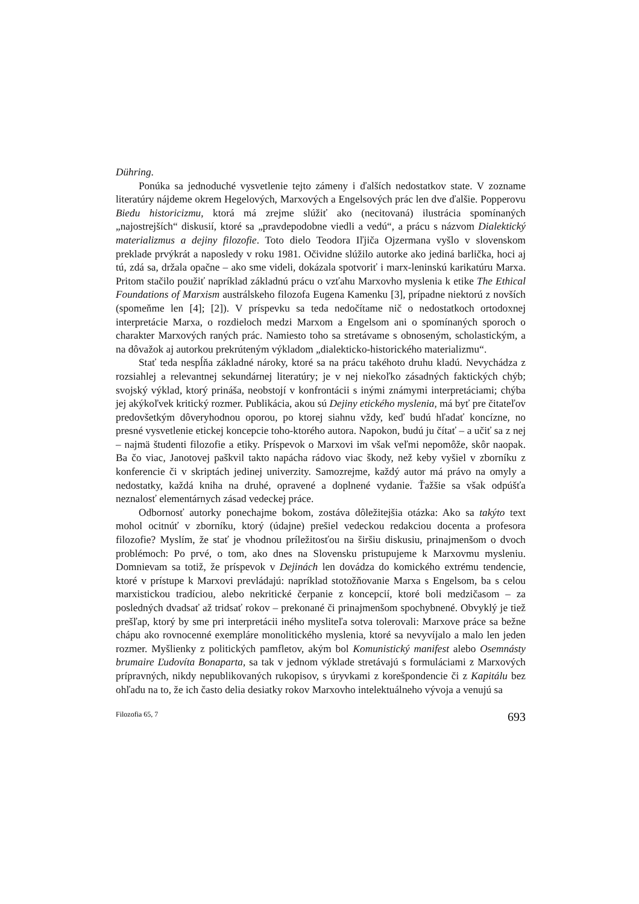Dühring.
Ponúka sa jednoduché vysvetlenie tejto zámeny i ďalších nedostatkov state. V zozname literatúry nájdeme okrem Hegelových, Marxových a Engelsových prác len dve ďalšie. Popperovu Biedu historicizmu, ktorá má zrejme slúžiť ako (necitovaná) ilustrácia spomínaných „najostrejších“ diskusií, ktoré sa „pravdepodobne viedli a vedú“, a prácu s názvom Dialektický materializmus a dejiny filozofie. Toto dielo Teodora Iľjiča Ojzermana vyšlo v slovenskom preklade prvýkrát a naposledy v roku 1981. Očividne slúžilo autorke ako jediná barlička, hoci aj tú, zdá sa, držala opačne – ako sme videli, dokázala spotvoriť i marx-leninskú karikatúru Marxa. Pritom stačilo použiť napríklad základnú prácu o vzťahu Marxovho myslenia k etike The Ethical Foundations of Marxism austrálskeho filozofa Eugena Kamenku [3], prípadne niektorú z novších (spomeňme len [4]; [2]). V príspevku sa teda nedočítame nič o nedostatkoch ortodoxnej interpretácie Marxa, o rozdieloch medzi Marxom a Engelsom ani o spomínaných sporoch o charakter Marxových raných prác. Namiesto toho sa stretávame s obnoseným, scholastickým, a na dôvažok aj autorkou prekrúteným výkladom „dialekticko-historického materializmu“.
Stať teda nespĺňa základné nároky, ktoré sa na prácu takéhoto druhu kladú. Nevychádza z rozsiahlej a relevantnej sekundárnej literatúry; je v nej niekoľko zásadných faktických chýb; svojský výklad, ktorý prináša, neobstojí v konfrontácii s inými známymi interpretáciami; chýba jej akýkoľvek kritický rozmer. Publikácia, akou sú Dejiny etického myslenia, má byť pre čitateľov predovšetkým dôveryhodnou oporou, po ktorej siahnu vždy, keď budú hľadať koncízne, no presné vysvetlenie etickej koncepcie toho-ktorého autora. Napokon, budú ju čítať – a učiť sa z nej – najmä študenti filozofie a etiky. Príspevok o Marxovi im však veľmi nepomôže, skôr naopak. Ba čo viac, Janotovej paškvil takto napácha rádovo viac škody, než keby vyšiel v zborníku z konferencie či v skriptách jedinej univerzity. Samozrejme, každý autor má právo na omyly a nedostatky, každá kniha na druhé, opravené a doplnené vydanie. Ťažšie sa však odpúšťa neznalosť elementárnych zásad vedeckej práce.
Odbornosť autorky ponechajme bokom, zostáva dôležitejšia otázka: Ako sa takýto text mohol ocitnúť v zborníku, ktorý (údajne) prešiel vedeckou redakciou docenta a profesora filozofie? Myslím, že stať je vhodnou príležitosťou na širšiu diskusiu, prinajmenšom o dvoch problémoch: Po prvé, o tom, ako dnes na Slovensku pristupujeme k Marxovmu mysleniu. Domnievam sa totiž, že príspevok v Dejinách len dovádza do komického extrému tendencie, ktoré v prístupe k Marxovi prevládajú: napríklad stotožňovanie Marxa s Engelsom, ba s celou marxistickou tradíciou, alebo nekritické čerpanie z koncepcií, ktoré boli medzičasom – za posledných dvadsať až tridsať rokov – prekonané či prinajmenšom spochybnené. Obvyklý je tiež prešľap, ktorý by sme pri interpretácii iného mysliteľa sotva tolerovali: Marxove práce sa bežne chápu ako rovnocenné exempláre monolitického myslenia, ktoré sa nevyvíjalo a malo len jeden rozmer. Myšlienky z politických pamfletov, akým bol Komunistický manifest alebo Osemnásty brumaire Ľudovíta Bonaparta, sa tak v jednom výklade stretávajú s formuláciami z Marxových prípravných, nikdy nepublikovaných rukopisov, s úryvkami z korešpondencie či z Kapitálu bez ohľadu na to, že ich často delia desiatky rokov Marxovho intelektuálneho vývoja a venujú sa
Filozofia 65, 7 693